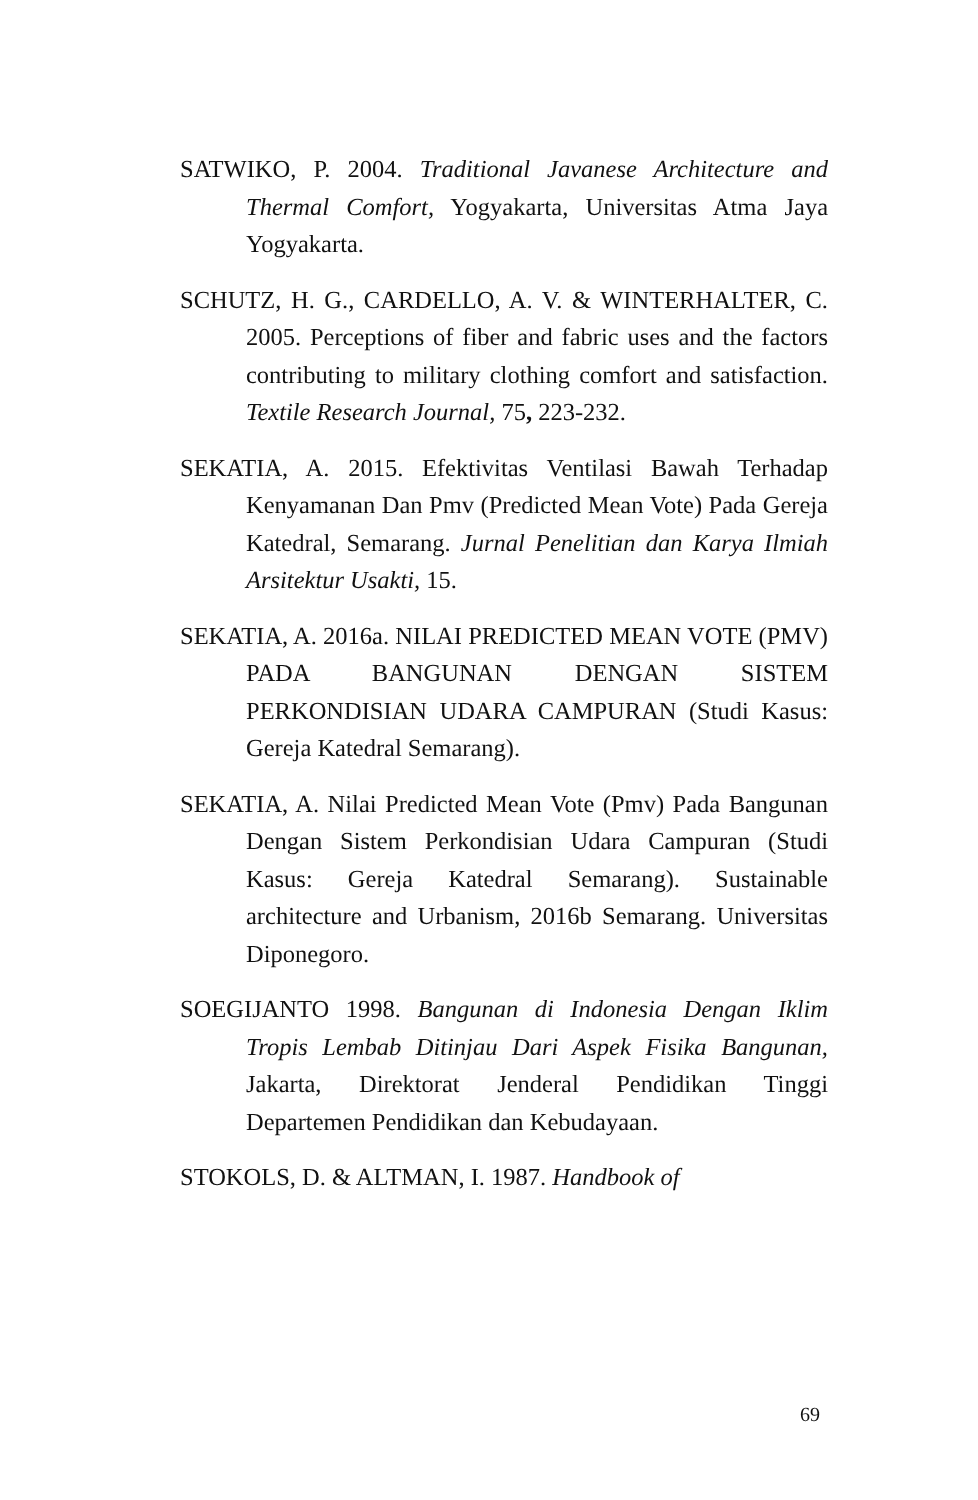SATWIKO, P. 2004. Traditional Javanese Architecture and Thermal Comfort, Yogyakarta, Universitas Atma Jaya Yogyakarta.
SCHUTZ, H. G., CARDELLO, A. V. & WINTERHALTER, C. 2005. Perceptions of fiber and fabric uses and the factors contributing to military clothing comfort and satisfaction. Textile Research Journal, 75, 223-232.
SEKATIA, A. 2015. Efektivitas Ventilasi Bawah Terhadap Kenyamanan Dan Pmv (Predicted Mean Vote) Pada Gereja Katedral, Semarang. Jurnal Penelitian dan Karya Ilmiah Arsitektur Usakti, 15.
SEKATIA, A. 2016a. NILAI PREDICTED MEAN VOTE (PMV) PADA BANGUNAN DENGAN SISTEM PERKONDISIAN UDARA CAMPURAN (Studi Kasus: Gereja Katedral Semarang).
SEKATIA, A. Nilai Predicted Mean Vote (Pmv) Pada Bangunan Dengan Sistem Perkondisian Udara Campuran (Studi Kasus: Gereja Katedral Semarang). Sustainable architecture and Urbanism, 2016b Semarang. Universitas Diponegoro.
SOEGIJANTO 1998. Bangunan di Indonesia Dengan Iklim Tropis Lembab Ditinjau Dari Aspek Fisika Bangunan, Jakarta, Direktorat Jenderal Pendidikan Tinggi Departemen Pendidikan dan Kebudayaan.
STOKOLS, D. & ALTMAN, I. 1987. Handbook of
69